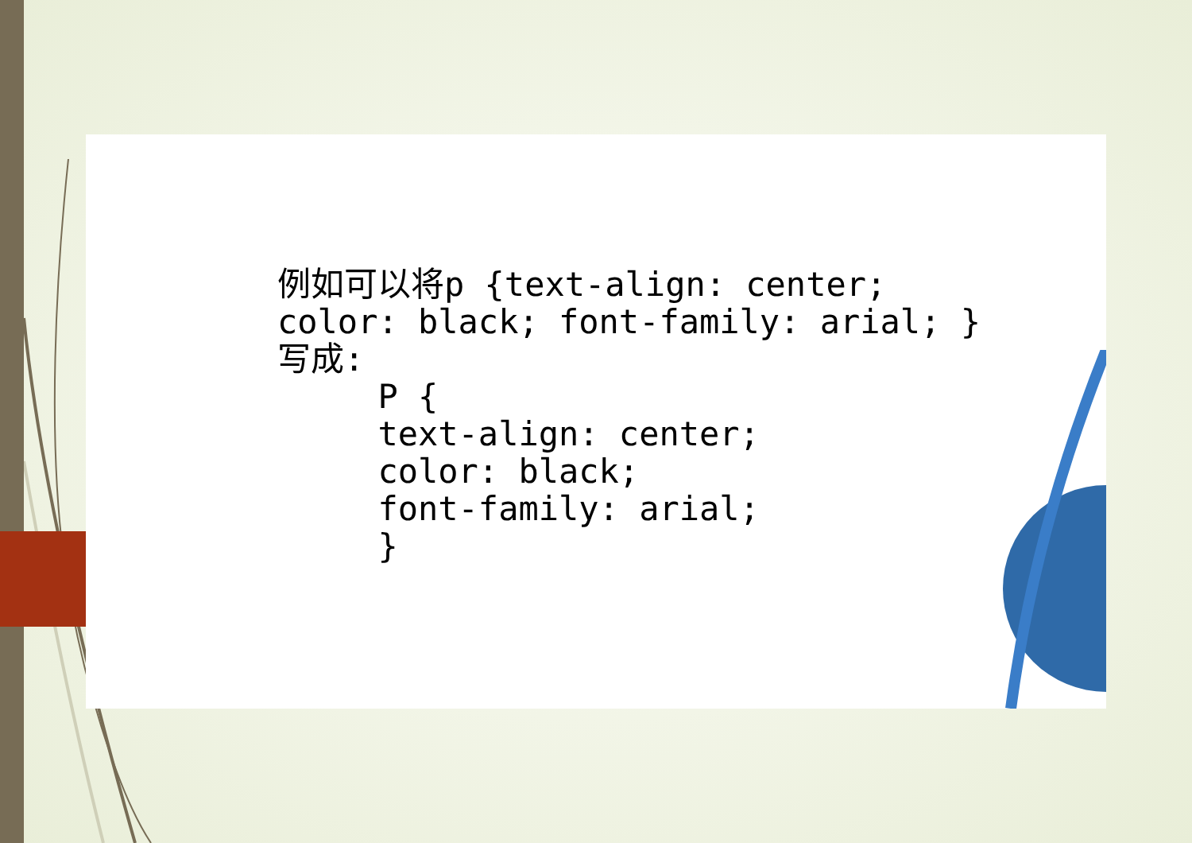例如可以将p {text-align: center; color: black; font-family: arial; } 写成: P { text-align: center; color: black; font-family: arial; }